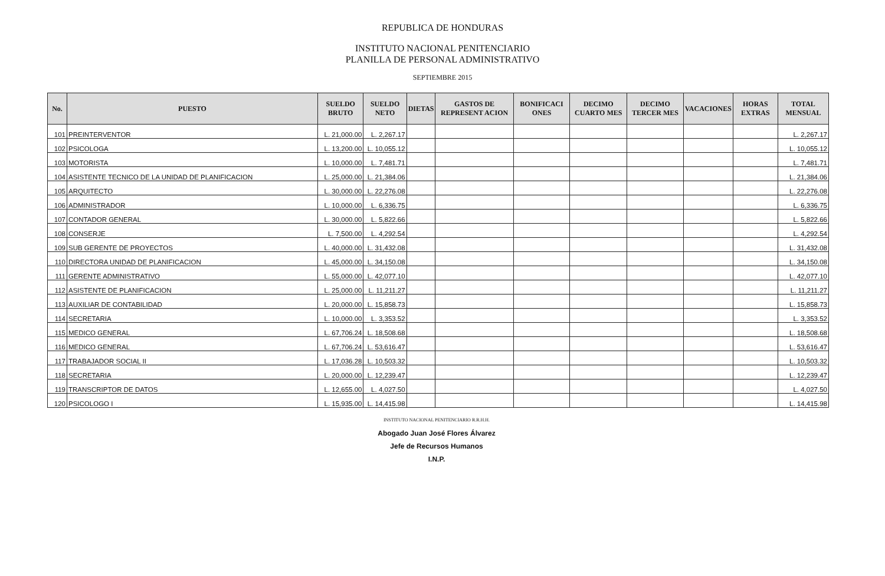REPUBLICA DE HONDURAS
INSTITUTO NACIONAL PENITENCIARIO
PLANILLA DE PERSONAL ADMINISTRATIVO
SEPTIEMBRE 2015
| No. | PUESTO | SUELDO BRUTO | SUELDO NETO | DIETAS | GASTOS DE REPRESENT ACION | BONIFICACI ONES | DECIMO CUARTO MES | DECIMO TERCER MES | VACACIONES | HORAS EXTRAS | TOTAL MENSUAL |
| --- | --- | --- | --- | --- | --- | --- | --- | --- | --- | --- | --- |
| 101 | PREINTERVENTOR | L. 21,000.00 | L. 2,267.17 | | | | | | | | L. 2,267.17 |
| 102 | PSICOLOGA | L. 13,200.00 | L. 10,055.12 | | | | | | | | L. 10,055.12 |
| 103 | MOTORISTA | L. 10,000.00 | L. 7,481.71 | | | | | | | | L. 7,481.71 |
| 104 | ASISTENTE TECNICO DE LA UNIDAD DE PLANIFICACION | L. 25,000.00 | L. 21,384.06 | | | | | | | | L. 21,384.06 |
| 105 | ARQUITECTO | L. 30,000.00 | L. 22,276.08 | | | | | | | | L. 22,276.08 |
| 106 | ADMINISTRADOR | L. 10,000.00 | L. 6,336.75 | | | | | | | | L. 6,336.75 |
| 107 | CONTADOR GENERAL | L. 30,000.00 | L. 5,822.66 | | | | | | | | L. 5,822.66 |
| 108 | CONSERJE | L. 7,500.00 | L. 4,292.54 | | | | | | | | L. 4,292.54 |
| 109 | SUB GERENTE DE PROYECTOS | L. 40,000.00 | L. 31,432.08 | | | | | | | | L. 31,432.08 |
| 110 | DIRECTORA UNIDAD DE PLANIFICACION | L. 45,000.00 | L. 34,150.08 | | | | | | | | L. 34,150.08 |
| 111 | GERENTE ADMINISTRATIVO | L. 55,000.00 | L. 42,077.10 | | | | | | | | L. 42,077.10 |
| 112 | ASISTENTE DE PLANIFICACION | L. 25,000.00 | L. 11,211.27 | | | | | | | | L. 11,211.27 |
| 113 | AUXILIAR DE CONTABILIDAD | L. 20,000.00 | L. 15,858.73 | | | | | | | | L. 15,858.73 |
| 114 | SECRETARIA | L. 10,000.00 | L. 3,353.52 | | | | | | | | L. 3,353.52 |
| 115 | MEDICO GENERAL | L. 67,706.24 | L. 18,508.68 | | | | | | | | L. 18,508.68 |
| 116 | MEDICO GENERAL | L. 67,706.24 | L. 53,616.47 | | | | | | | | L. 53,616.47 |
| 117 | TRABAJADOR SOCIAL II | L. 17,036.28 | L. 10,503.32 | | | | | | | | L. 10,503.32 |
| 118 | SECRETARIA | L. 20,000.00 | L. 12,239.47 | | | | | | | | L. 12,239.47 |
| 119 | TRANSCRIPTOR DE DATOS | L. 12,655.00 | L. 4,027.50 | | | | | | | | L. 4,027.50 |
| 120 | PSICOLOGO I | L. 15,935.00 | L. 14,415.98 | | | | | | | | L. 14,415.98 |
INSTITUTO NACIONAL PENITENCIARIO R.R.H.H.
Abogado Juan José Flores Álvarez
Jefe de Recursos Humanos
I.N.P.